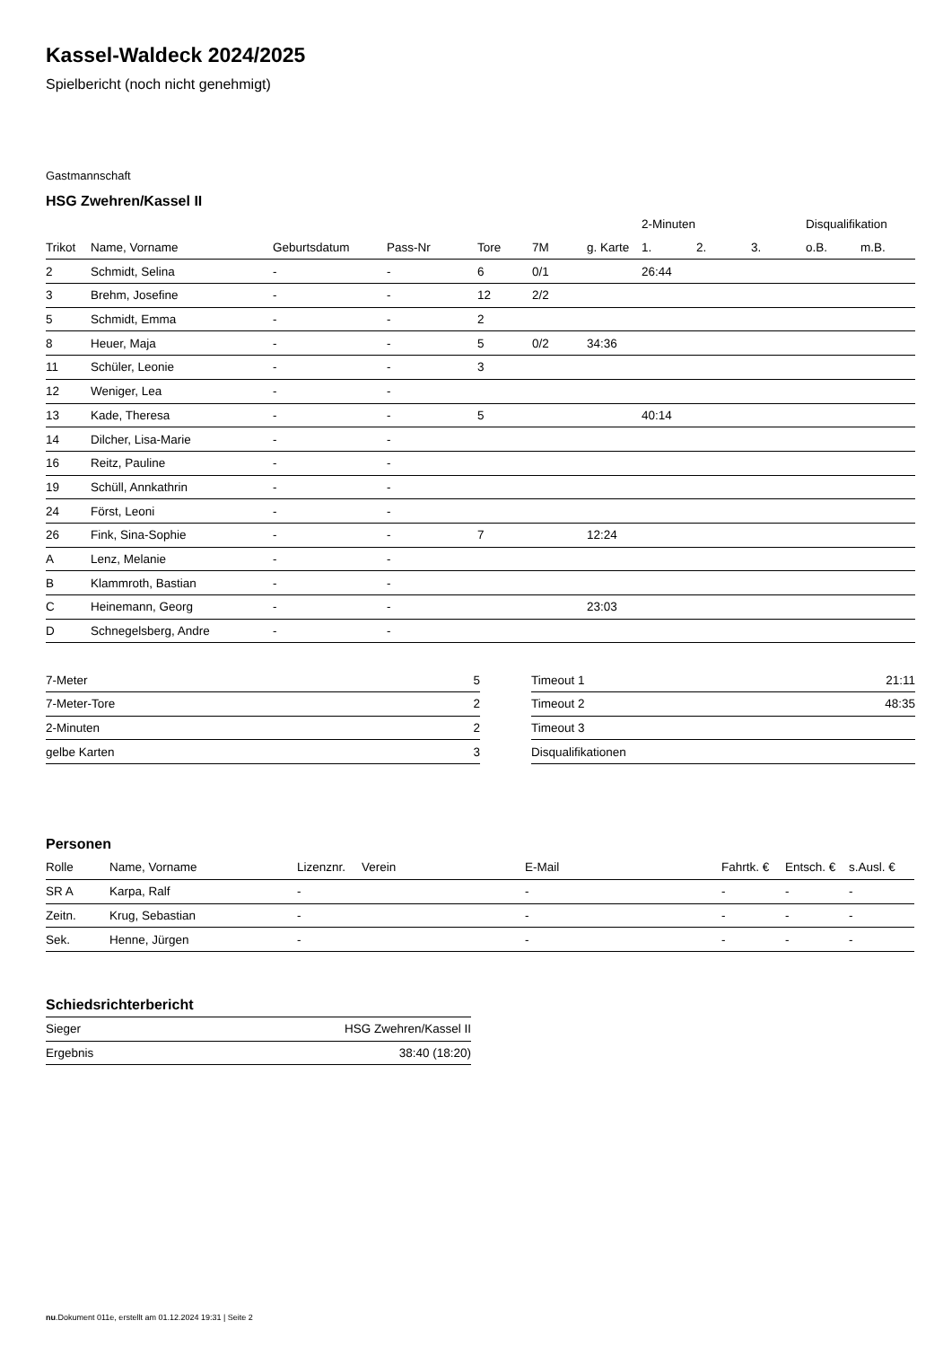Kassel-Waldeck 2024/2025
Spielbericht (noch nicht genehmigt)
Gastmannschaft
HSG Zwehren/Kassel II
| | | | | | | | 2-Minuten | | | Disqualifikation | |
| --- | --- | --- | --- | --- | --- | --- | --- | --- | --- | --- | --- |
| Trikot | Name, Vorname | Geburtsdatum | Pass-Nr | Tore | 7M | g. Karte | 1. | 2. | 3. | o.B. | m.B. |
| 2 | Schmidt, Selina | - | - | 6 | 0/1 | | 26:44 | | | | |
| 3 | Brehm, Josefine | - | - | 12 | 2/2 | | | | | | |
| 5 | Schmidt, Emma | - | - | 2 | | | | | | | |
| 8 | Heuer, Maja | - | - | 5 | 0/2 | 34:36 | | | | | |
| 11 | Schüler, Leonie | - | - | 3 | | | | | | | |
| 12 | Weniger, Lea | - | - | | | | | | | | |
| 13 | Kade, Theresa | - | - | 5 | | | 40:14 | | | | |
| 14 | Dilcher, Lisa-Marie | - | - | | | | | | | | |
| 16 | Reitz, Pauline | - | - | | | | | | | | |
| 19 | Schüll, Annkathrin | - | - | | | | | | | | |
| 24 | Först, Leoni | - | - | | | | | | | | |
| 26 | Fink, Sina-Sophie | - | - | 7 | | 12:24 | | | | | |
| A | Lenz, Melanie | - | - | | | | | | | | |
| B | Klammroth, Bastian | - | - | | | | | | | | |
| C | Heinemann, Georg | - | - | | | 23:03 | | | | | |
| D | Schnegelsberg, Andre | - | - | | | | | | | | |
| 7-Meter | 5 |
| 7-Meter-Tore | 2 |
| 2-Minuten | 2 |
| gelbe Karten | 3 |
| Timeout 1 | 21:11 |
| Timeout 2 | 48:35 |
| Timeout 3 | |
| Disqualifikationen | |
Personen
| Rolle | Name, Vorname | Lizenznr. | Verein | E-Mail | Fahrtk. € | Entsch. € | s.Ausl. € |
| --- | --- | --- | --- | --- | --- | --- | --- |
| SR A | Karpa, Ralf | - | | - | - | - | - |
| Zeitn. | Krug, Sebastian | - | | - | - | - | - |
| Sek. | Henne, Jürgen | - | | - | - | - | - |
Schiedsrichterbericht
| Sieger | HSG Zwehren/Kassel II |
| Ergebnis | 38:40 (18:20) |
nu.Dokument 011e, erstellt am 01.12.2024 19:31 | Seite 2